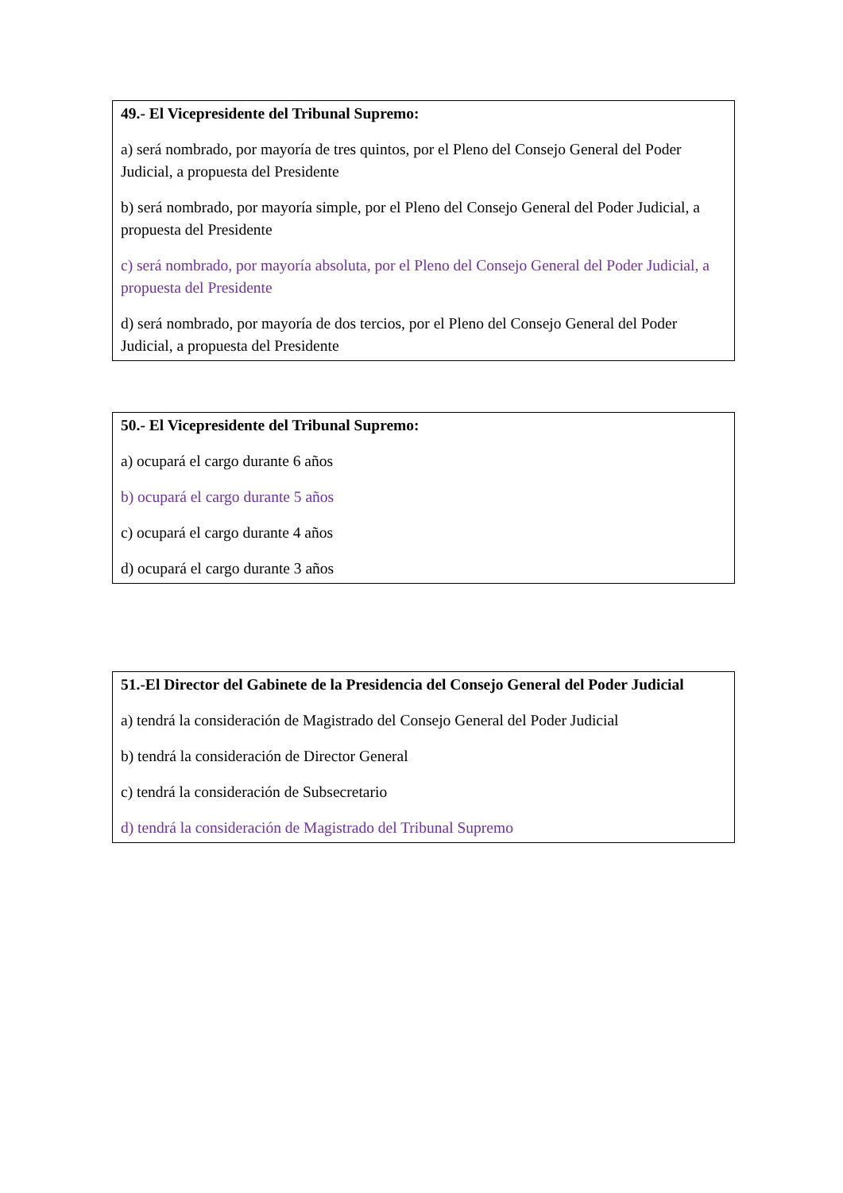49.- El Vicepresidente del Tribunal Supremo:
a) será nombrado, por mayoría de tres quintos, por el Pleno del Consejo General del Poder Judicial, a propuesta del Presidente
b) será nombrado, por mayoría simple, por el Pleno del Consejo General del Poder Judicial, a propuesta del Presidente
c) será nombrado, por mayoría absoluta, por el Pleno del Consejo General del Poder Judicial, a propuesta del Presidente
d) será nombrado, por mayoría de dos tercios, por el Pleno del Consejo General del Poder Judicial, a propuesta del Presidente
50.- El Vicepresidente del Tribunal Supremo:
a) ocupará el cargo durante 6 años
b) ocupará el cargo durante 5 años
c) ocupará el cargo durante 4 años
d) ocupará el cargo durante 3 años
51.-El Director del Gabinete de la Presidencia del Consejo General del Poder Judicial
a) tendrá la consideración de Magistrado del Consejo General del Poder Judicial
b) tendrá la consideración de Director General
c) tendrá la consideración de Subsecretario
d) tendrá la consideración de Magistrado del Tribunal Supremo